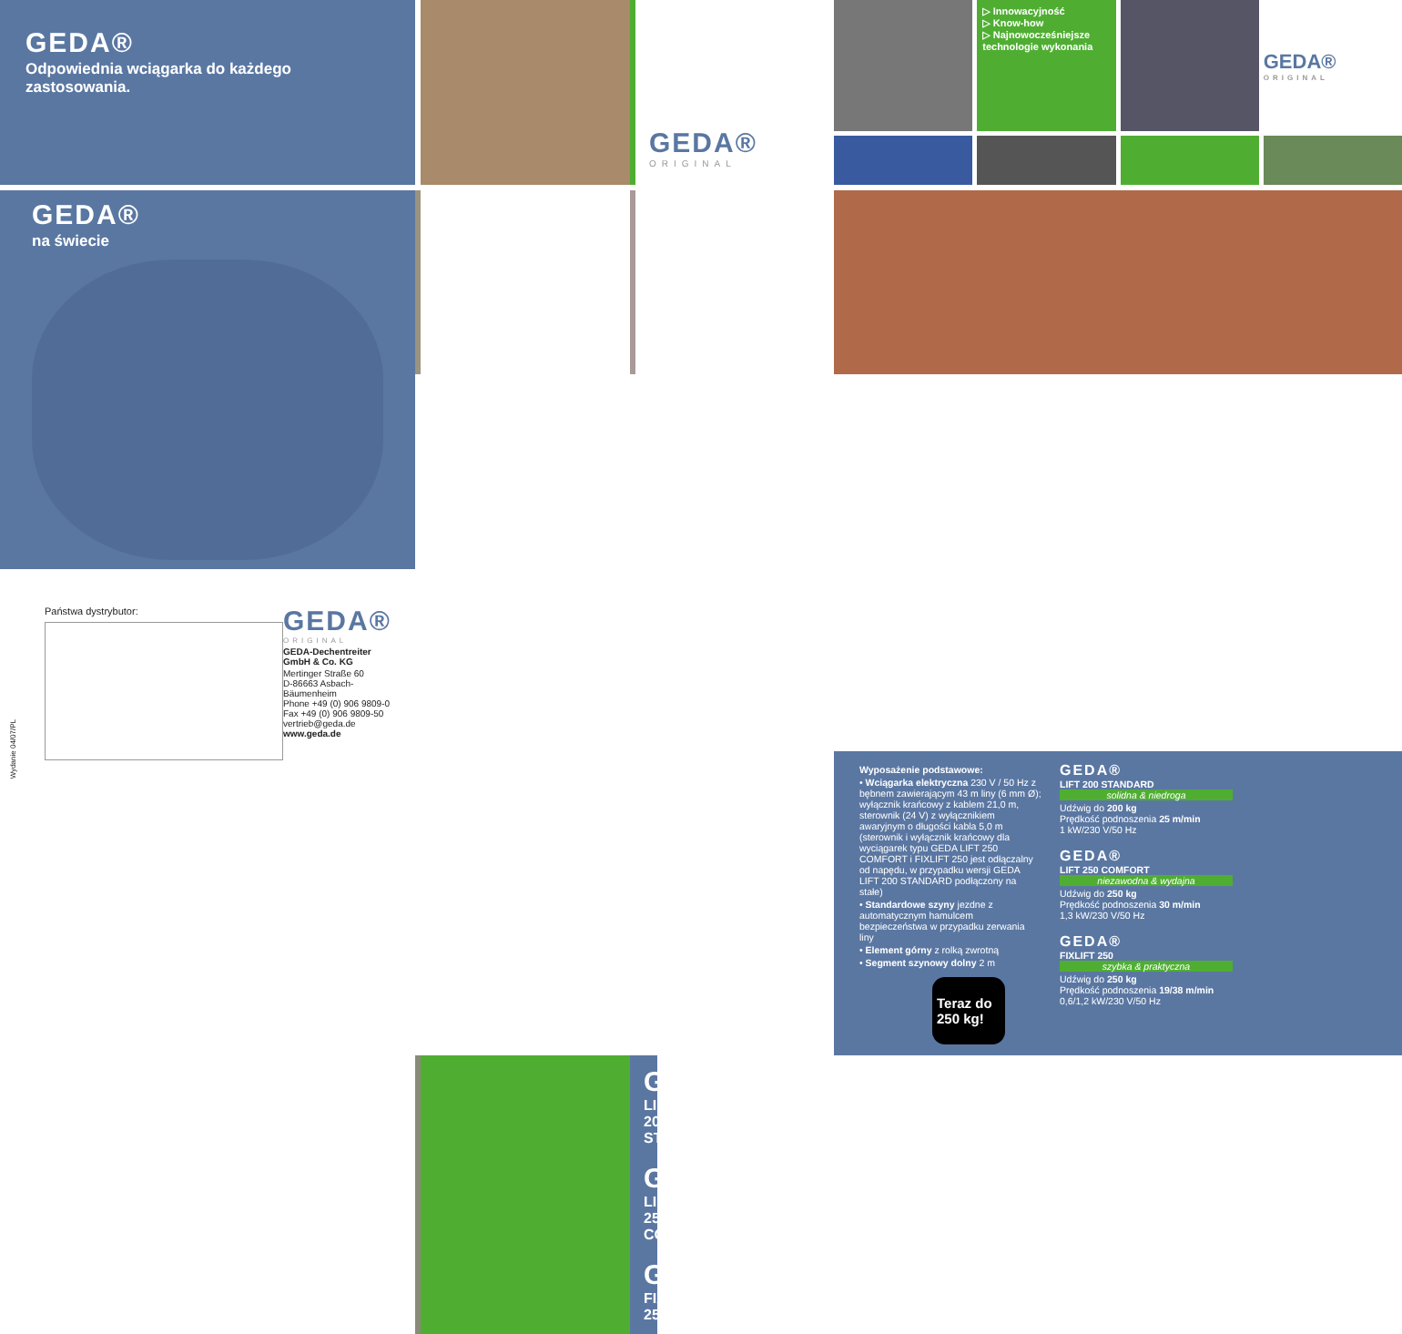GEDA®
Odpowiednia wciągarka do każdego zastosowania.
GEDA®
ORIGINAL
▷ Innowacyjność
▷ Know-how
▷ Najnowocześniejsze technologie wykonania
GEDA®
ORIGINAL
GEDA®
na świecie
Wydanie 04/07/PL
Państwa dystrybutor:
GEDA®
ORIGINAL
GEDA-Dechentreiter GmbH & Co. KG
Mertinger Straße 60
D-86663 Asbach-Bäumenheim
Phone +49 (0) 906 9809-0
Fax +49 (0) 906 9809-50
vertrieb@geda.de
www.geda.de
Wyposażenie podstawowe:
• Wciągarka elektryczna 230 V / 50 Hz z bębnem zawierającym 43 m liny (6 mm Ø); wyłącznik krańcowy z kablem 21,0 m, sterownik (24 V) z wyłącznikiem awaryjnym o długości kabla 5,0 m (sterownik i wyłącznik krańcowy dla wyciągarek typu GEDA LIFT 250 COMFORT i FIXLIFT 250 jest odłączalny od napędu, w przypadku wersji GEDA LIFT 200 STANDARD podłączony na stałe)
• Standardowe szyny jezdne z automatycznym hamulcem bezpieczeństwa w przypadku zerwania liny
• Element górny z rolką zwrotną
• Segment szynowy dolny 2 m
Teraz do 250 kg!
GEDA®
LIFT 200 STANDARD
solidna & niedroga
Udźwig do 200 kg
Prędkość podnoszenia 25 m/min
1 kW/230 V/50 Hz
GEDA®
LIFT 250 COMFORT
niezawodna & wydajna
Udźwig do 250 kg
Prędkość podnoszenia 30 m/min
1,3 kW/230 V/50 Hz
GEDA®
FIXLIFT 250
szybka & praktyczna
Udźwig do 250 kg
Prędkość podnoszenia 19/38 m/min
0,6/1,2 kW/230 V/50 Hz
GEDA®
LIFT 200 STANDARD
GEDA®
LIFT 250 COMFORT
GEDA®
FIXLIFT 250